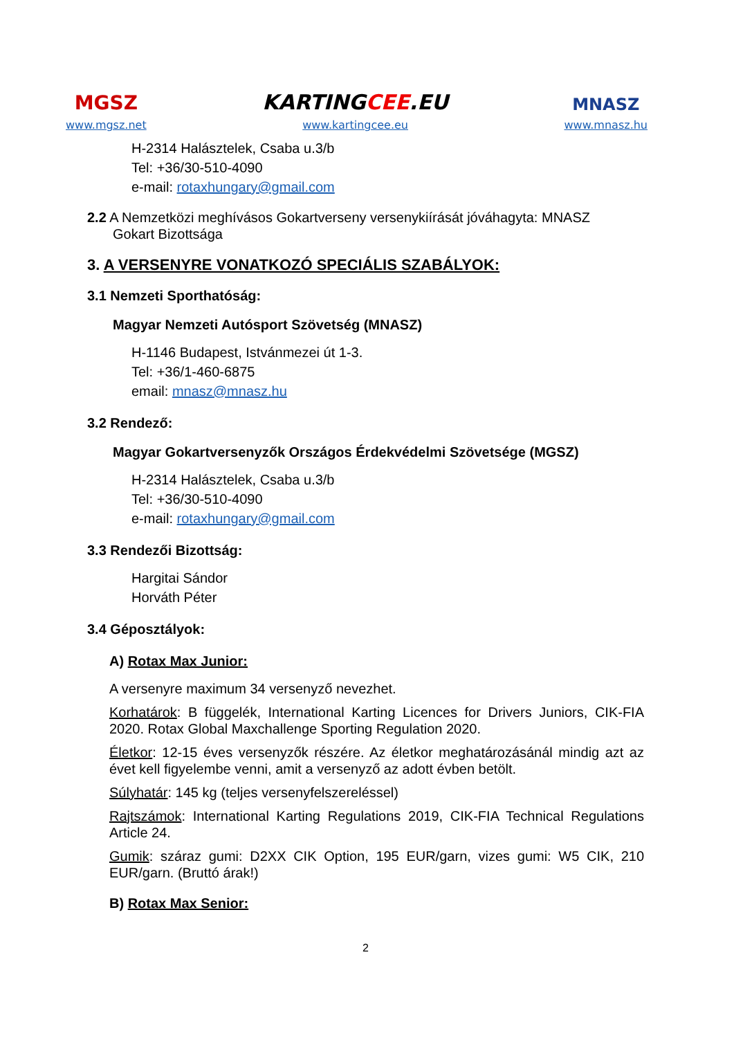MGSZ
www.mgsz.net
KARTINGCEE.EU
www.kartingcee.eu
MNASZ
www.mnasz.hu
H-2314 Halásztelek, Csaba u.3/b
Tel: +36/30-510-4090
e-mail: rotaxhungary@gmail.com
2.2 A Nemzetközi meghívásos Gokartverseny versenykiírását jóváhagyta: MNASZ
Gokart Bizottsága
3. A VERSENYRE VONATKOZÓ SPECIÁLIS SZABÁLYOK:
3.1 Nemzeti Sporthatóság:
Magyar Nemzeti Autósport Szövetség (MNASZ)
H-1146 Budapest, Istvánmezei út 1-3.
Tel: +36/1-460-6875
email: mnasz@mnasz.hu
3.2 Rendező:
Magyar Gokartversenyzők Országos Érdekvédelmi Szövetsége (MGSZ)
H-2314 Halásztelek, Csaba u.3/b
Tel: +36/30-510-4090
e-mail: rotaxhungary@gmail.com
3.3 Rendezői Bizottság:
Hargitai Sándor
Horváth Péter
3.4 Géposztályok:
A) Rotax Max Junior:
A versenyre maximum 34 versenyző nevezhet.
Korhatárok: B függelék, International Karting Licences for Drivers Juniors, CIK-FIA 2020. Rotax Global Maxchallenge Sporting Regulation 2020.
Életkor: 12-15 éves versenyzők részére. Az életkor meghatározásánál mindig azt az évet kell figyelembe venni, amit a versenyző az adott évben betölt.
Súlyhatár: 145 kg (teljes versenyfelszereléssel)
Rajtszámok: International Karting Regulations 2019, CIK-FIA Technical Regulations Article 24.
Gumik: száraz gumi: D2XX CIK Option, 195 EUR/garn, vizes gumi: W5 CIK, 210 EUR/garn. (Bruttó árak!)
B) Rotax Max Senior:
2